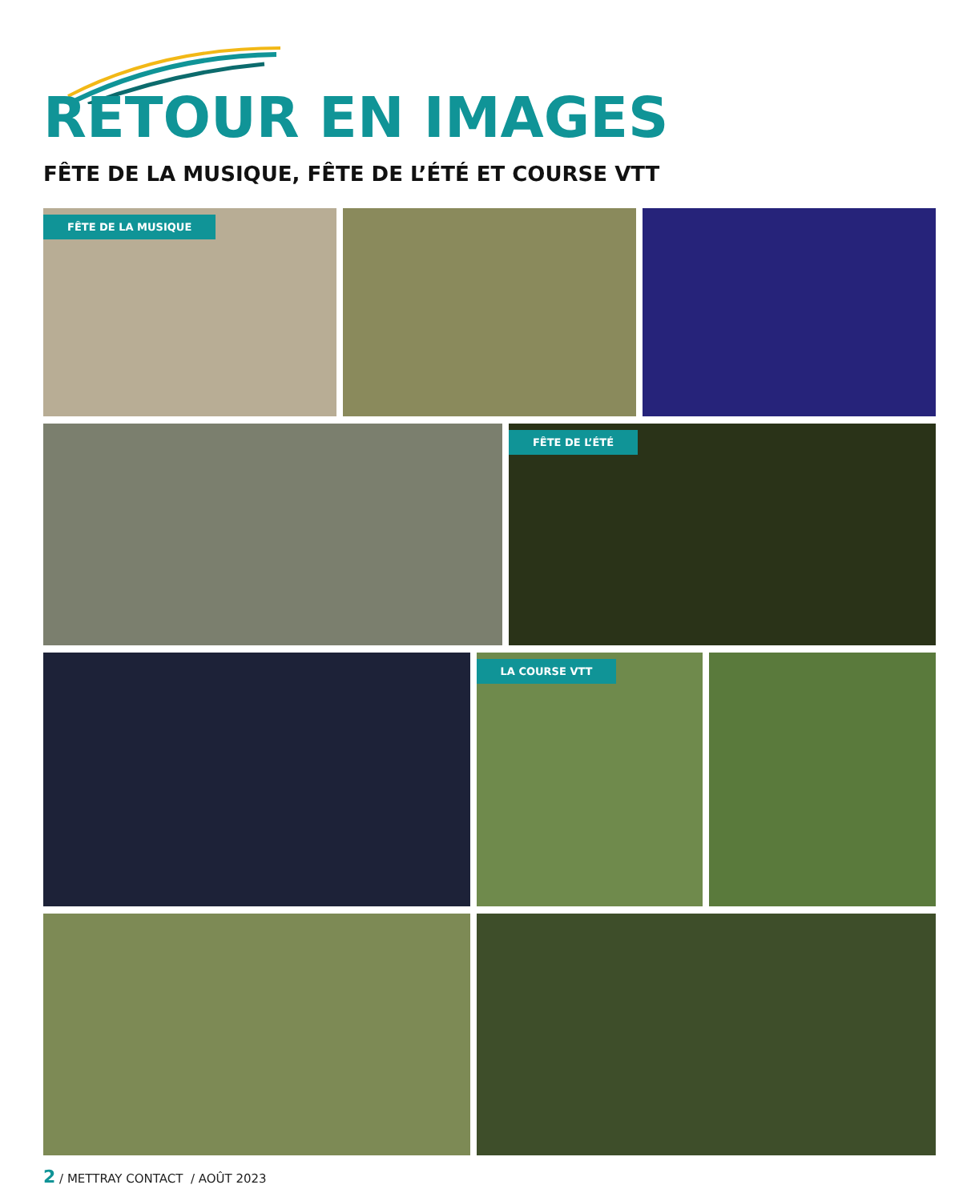RETOUR EN IMAGES
FÊTE DE LA MUSIQUE, FÊTE DE L’ÉTÉ ET COURSE VTT
FÊTE DE LA MUSIQUE
FÊTE DE L’ÉTÉ
LA COURSE VTT
2 / METTRAY CONTACT / AOÛT 2023